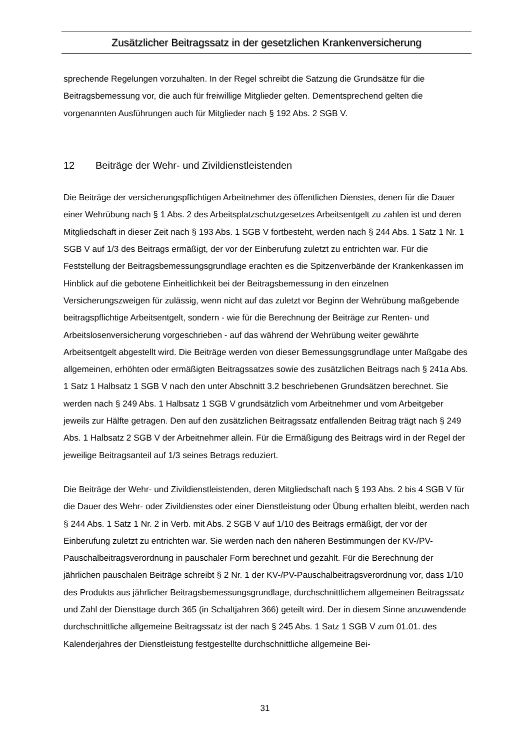Zusätzlicher Beitragssatz in der gesetzlichen Krankenversicherung
sprechende Regelungen vorzuhalten. In der Regel schreibt die Satzung die Grundsätze für die Beitragsbemessung vor, die auch für freiwillige Mitglieder gelten. Dementsprechend gelten die vorgenannten Ausführungen auch für Mitglieder nach § 192 Abs. 2 SGB V.
12 Beiträge der Wehr- und Zivildienstleistenden
Die Beiträge der versicherungspflichtigen Arbeitnehmer des öffentlichen Dienstes, denen für die Dauer einer Wehrübung nach § 1 Abs. 2 des Arbeitsplatzschutzgesetzes Arbeitsentgelt zu zahlen ist und deren Mitgliedschaft in dieser Zeit nach § 193 Abs. 1 SGB V fortbesteht, werden nach § 244 Abs. 1 Satz 1 Nr. 1 SGB V auf 1/3 des Beitrags ermäßigt, der vor der Einberufung zuletzt zu entrichten war. Für die Feststellung der Beitragsbemessungsgrundlage erachten es die Spitzenverbände der Krankenkassen im Hinblick auf die gebotene Einheitlichkeit bei der Beitragsbemessung in den einzelnen Versicherungszweigen für zulässig, wenn nicht auf das zuletzt vor Beginn der Wehrübung maßgebende beitragspflichtige Arbeitsentgelt, sondern - wie für die Berechnung der Beiträge zur Renten- und Arbeitslosenversicherung vorgeschrieben - auf das während der Wehrübung weiter gewährte Arbeitsentgelt abgestellt wird. Die Beiträge werden von dieser Bemessungsgrundlage unter Maßgabe des allgemeinen, erhöhten oder ermäßigten Beitragssatzes sowie des zusätzlichen Beitrags nach § 241a Abs. 1 Satz 1 Halbsatz 1 SGB V nach den unter Abschnitt 3.2 beschriebenen Grundsätzen berechnet. Sie werden nach § 249 Abs. 1 Halbsatz 1 SGB V grundsätzlich vom Arbeitnehmer und vom Arbeitgeber jeweils zur Hälfte getragen. Den auf den zusätzlichen Beitragssatz entfallenden Beitrag trägt nach § 249 Abs. 1 Halbsatz 2 SGB V der Arbeitnehmer allein. Für die Ermäßigung des Beitrags wird in der Regel der jeweilige Beitragsanteil auf 1/3 seines Betrags reduziert.
Die Beiträge der Wehr- und Zivildienstleistenden, deren Mitgliedschaft nach § 193 Abs. 2 bis 4 SGB V für die Dauer des Wehr- oder Zivildienstes oder einer Dienstleistung oder Übung erhalten bleibt, werden nach § 244 Abs. 1 Satz 1 Nr. 2 in Verb. mit Abs. 2 SGB V auf 1/10 des Beitrags ermäßigt, der vor der Einberufung zuletzt zu entrichten war. Sie werden nach den näheren Bestimmungen der KV-/PV-Pauschalbeitragsverordnung in pauschaler Form berechnet und gezahlt. Für die Berechnung der jährlichen pauschalen Beiträge schreibt § 2 Nr. 1 der KV-/PV-Pauschalbeitragsverordnung vor, dass 1/10 des Produkts aus jährlicher Beitragsbemessungsgrundlage, durchschnittlichem allgemeinen Beitragssatz und Zahl der Diensttage durch 365 (in Schaltjahren 366) geteilt wird. Der in diesem Sinne anzuwendende durchschnittliche allgemeine Beitragssatz ist der nach § 245 Abs. 1 Satz 1 SGB V zum 01.01. des Kalenderjahres der Dienstleistung festgestellte durchschnittliche allgemeine Bei-
31